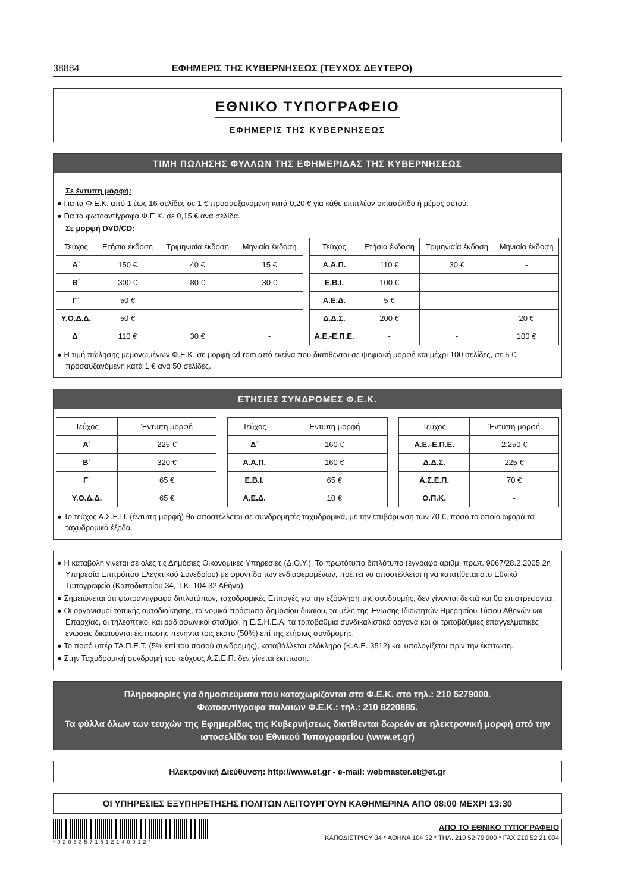38884 ΕΦΗΜΕΡΙΣ ΤΗΣ ΚΥΒΕΡΝΗΣΕΩΣ (ΤΕΥΧΟΣ ΔΕΥΤΕΡΟ)
ΕΘΝΙΚΟ ΤΥΠΟΓΡΑΦΕΙΟ
ΕΦΗΜΕΡΙΣ ΤΗΣ ΚΥΒΕΡΝΗΣΕΩΣ
ΤΙΜΗ ΠΩΛΗΣΗΣ ΦΥΛΛΩΝ ΤΗΣ ΕΦΗΜΕΡΙΔΑΣ ΤΗΣ ΚΥΒΕΡΝΗΣΕΩΣ
Σε έντυπη μορφή:
● Για τα Φ.Ε.Κ. από 1 έως 16 σελίδες σε 1 € προσαυξανόμενη κατά 0,20 € για κάθε επιπλέον οκτασέλιδο ή μέρος αυτού.
● Για τα φωτοαντίγραφα Φ.Ε.Κ. σε 0,15 € ανά σελίδα.
Σε μορφή DVD/CD:
| Τεύχος | Ετήσια έκδοση | Τριμηνιαία έκδοση | Μηνιαία έκδοση |
| --- | --- | --- | --- |
| Α΄ | 150 € | 40 € | 15 € |
| Β΄ | 300 € | 80 € | 30 € |
| Γ΄ | 50 € | - | - |
| Υ.Ο.Δ.Δ. | 50 € | - | - |
| Δ΄ | 110 € | 30 € | - |
| Τεύχος | Ετήσια έκδοση | Τριμηνιαία έκδοση | Μηνιαία έκδοση |
| --- | --- | --- | --- |
| Α.Α.Π. | 110 € | 30 € | - |
| Ε.Β.Ι. | 100 € | - | - |
| Α.Ε.Δ. | 5 € | - | - |
| Δ.Δ.Σ. | 200 € | - | 20 € |
| Α.Ε.-Ε.Π.Ε. | - | - | 100 € |
● Η τιμή πώλησης μεμονωμένων Φ.Ε.Κ. σε μορφή cd-rom από εκείνα που διατίθενται σε ψηφιακή μορφή και μέχρι 100 σελίδες, σε 5 € προσαυξανόμενη κατά 1 € ανά 50 σελίδες.
ΕΤΗΣΙΕΣ ΣΥΝΔΡΟΜΕΣ Φ.Ε.Κ.
| Τεύχος | Έντυπη μορφή |
| --- | --- |
| Α΄ | 225 € |
| Β΄ | 320 € |
| Γ΄ | 65 € |
| Υ.Ο.Δ.Δ. | 65 € |
| Τεύχος | Έντυπη μορφή |
| --- | --- |
| Δ΄ | 160 € |
| Α.Α.Π. | 160 € |
| Ε.Β.Ι. | 65 € |
| Α.Ε.Δ. | 10 € |
| Τεύχος | Έντυπη μορφή |
| --- | --- |
| Α.Ε.-Ε.Π.Ε. | 2.250 € |
| Δ.Δ.Σ. | 225 € |
| Α.Σ.Ε.Π. | 70 € |
| Ο.Π.Κ. | - |
● Το τεύχος Α.Σ.Ε.Π. (έντυπη μορφή) θα αποστέλλεται σε συνδρομητές ταχυδρομικά, με την επιβάρυνση των 70 €, ποσό το οποίο αφορά τα ταχυδρομικά έξοδα.
● Η καταβολή γίνεται σε όλες τις Δημόσιες Οικονομικές Υπηρεσίες (Δ.Ο.Υ.). Το πρωτότυπο διπλότυπο (έγγραφο αριθμ. πρωτ. 9067/28.2.2005 2η Υπηρεσία Επιτρόπου Ελεγκτικού Συνεδρίου) με φροντίδα των ενδιαφερομένων, πρέπει να αποστέλλεται ή να κατατίθεται στο Εθνικό Τυπογραφείο (Καποδιστρίου 34, Τ.Κ. 104 32 Αθήνα).
● Σημειώνεται ότι φωτοαντίγραφα διπλοτύπων, ταχυδρομικές Επιταγές για την εξόφληση της συνδρομής, δεν γίνονται δεκτά και θα επιστρέφονται.
● Οι οργανισμοί τοπικής αυτοδιοίκησης, τα νομικά πρόσωπα δημοσίου δικαίου, τα μέλη της Ένωσης Ιδιοκτητών Ημερησίου Τύπου Αθηνών και Επαρχίας, οι τηλεοπτικοί και ραδιοφωνικοί σταθμοί, η Ε.Σ.Η.Ε.Α, τα τριτοβάθμια συνδικαλιστικά όργανα και οι τριτοβάθμιες επαγγελματικές ενώσεις δικαιούνται έκπτωσης πενήντα τοις εκατό (50%) επί της ετήσιας συνδρομής.
● Το ποσό υπέρ ΤΑ.Π.Ε.Τ. (5% επί του ποσού συνδρομής), καταβάλλεται ολόκληρο (Κ.Α.Ε. 3512) και υπολογίζεται πριν την έκπτωση.
● Στην Ταχυδρομική συνδρομή του τεύχους Α.Σ.Ε.Π. δεν γίνεται έκπτωση.
Πληροφορίες για δημοσιεύματα που καταχωρίζονται στα Φ.Ε.Κ. στο τηλ.: 210 5279000.
Φωτοαντίγραφα παλαιών Φ.Ε.Κ.: τηλ.: 210 8220885.
Τα φύλλα όλων των τευχών της Εφημερίδας της Κυβερνήσεως διατίθενται δωρεάν σε ηλεκτρονική μορφή από την ιστοσελίδα του Εθνικού Τυπογραφείου (www.et.gr)
Ηλεκτρονική Διεύθυνση: http://www.et.gr - e-mail: webmaster.et@et.gr
ΟΙ ΥΠΗΡΕΣΙΕΣ ΕΞΥΠΗΡΕΤΗΣΗΣ ΠΟΛΙΤΩΝ ΛΕΙΤΟΥΡΓΟΥΝ ΚΑΘΗΜΕΡΙΝΑ ΑΠΟ 08:00 ΜΕΧΡΙ 13:30
*02033571512140012*
ΑΠΟ ΤΟ ΕΘΝΙΚΟ ΤΥΠΟΓΡΑΦΕΙΟ
ΚΑΠΟΔΙΣΤΡΙΟΥ 34 * ΑΘΗΝΑ 104 32 * ΤΗΛ. 210 52 79 000 * FAX 210 52 21 004